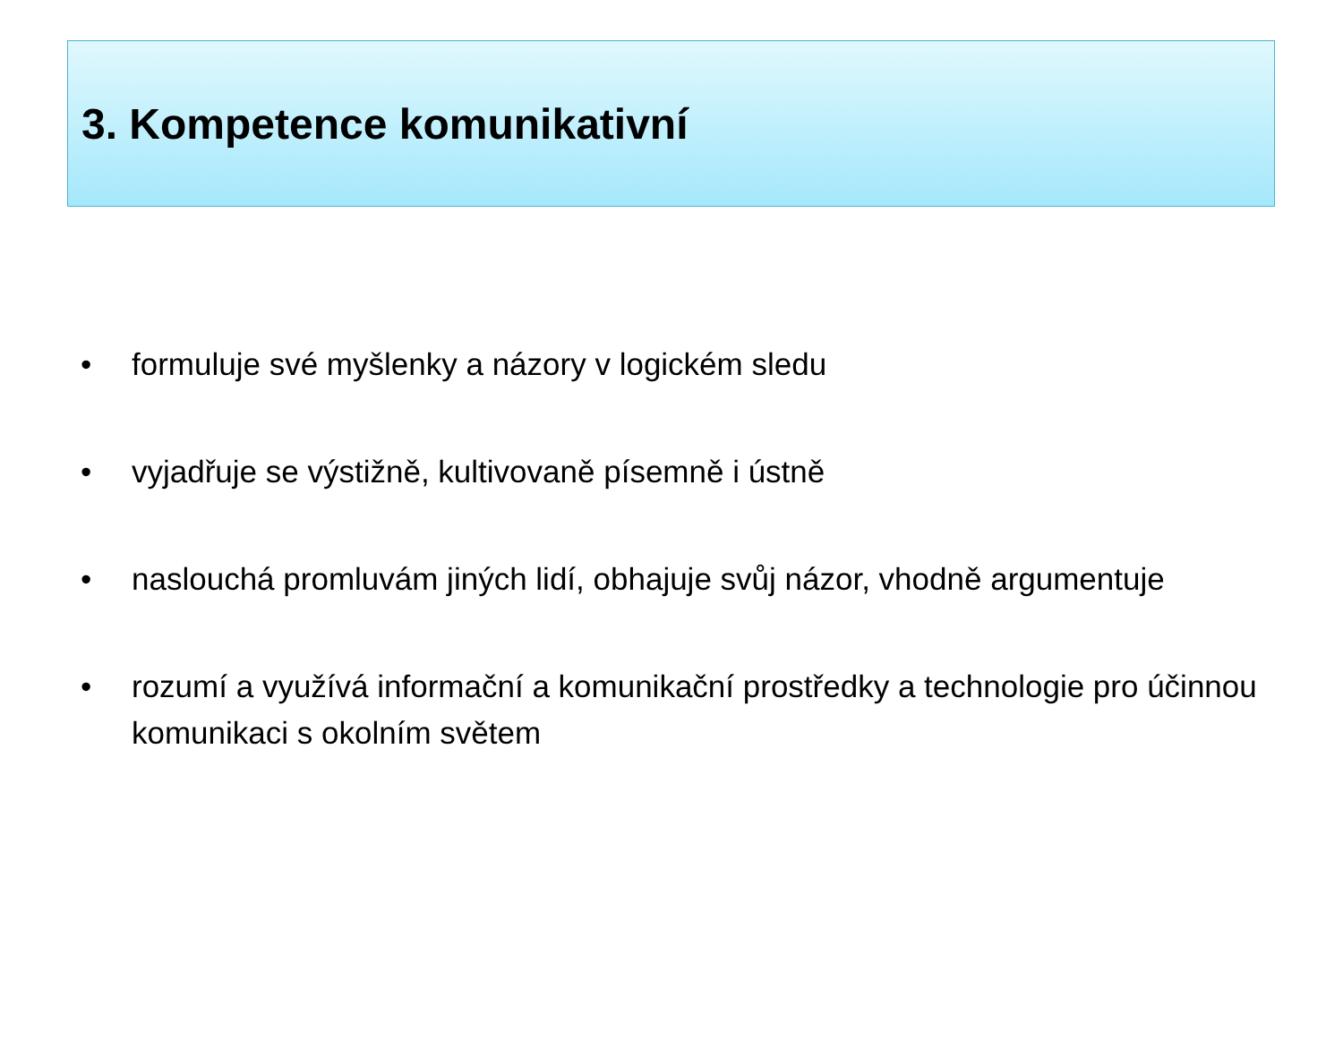3. Kompetence komunikativní
• formuluje své myšlenky a názory v logickém sledu
• vyjadřuje se výstižně, kultivovaně písemně i ústně
• naslouchá promluvám jiných lidí, obhajuje svůj názor, vhodně argumentuje
• rozumí a využívá informační a komunikační prostředky a technologie pro účinnou komunikaci s okolním světem